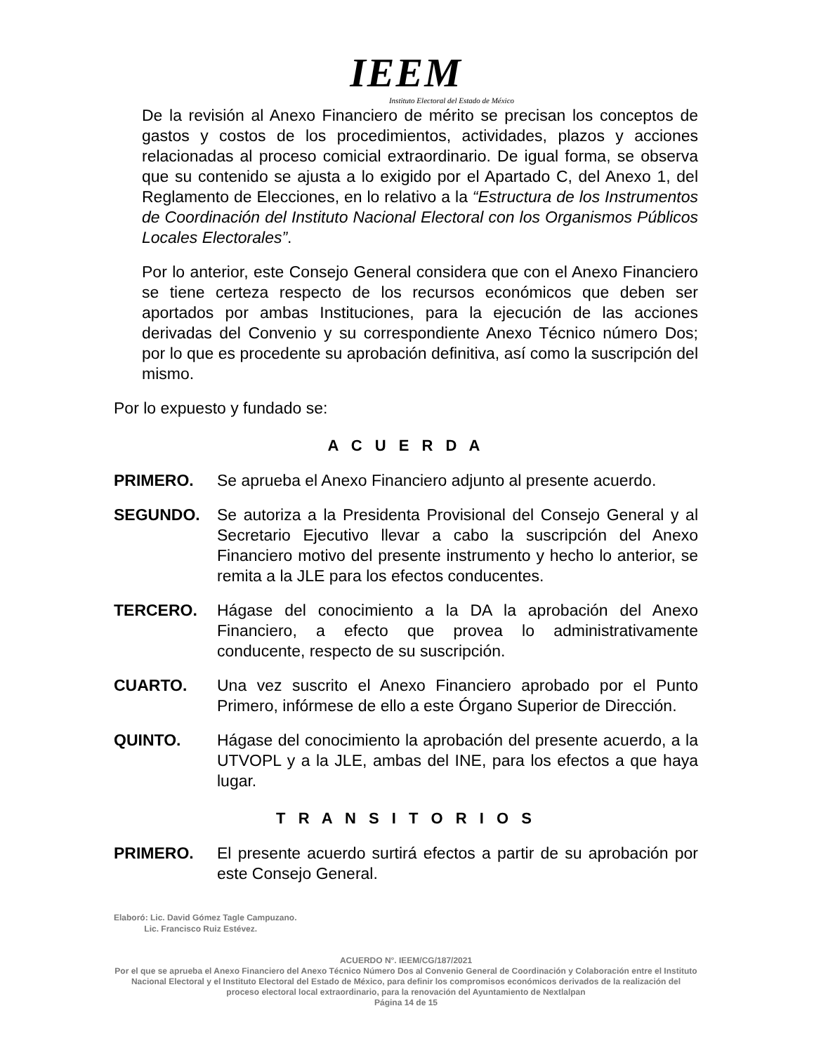IEEM
Instituto Electoral del Estado de México
De la revisión al Anexo Financiero de mérito se precisan los conceptos de gastos y costos de los procedimientos, actividades, plazos y acciones relacionadas al proceso comicial extraordinario. De igual forma, se observa que su contenido se ajusta a lo exigido por el Apartado C, del Anexo 1, del Reglamento de Elecciones, en lo relativo a la “Estructura de los Instrumentos de Coordinación del Instituto Nacional Electoral con los Organismos Públicos Locales Electorales”.
Por lo anterior, este Consejo General considera que con el Anexo Financiero se tiene certeza respecto de los recursos económicos que deben ser aportados por ambas Instituciones, para la ejecución de las acciones derivadas del Convenio y su correspondiente Anexo Técnico número Dos; por lo que es procedente su aprobación definitiva, así como la suscripción del mismo.
Por lo expuesto y fundado se:
A C U E R D A
PRIMERO. Se aprueba el Anexo Financiero adjunto al presente acuerdo.
SEGUNDO. Se autoriza a la Presidenta Provisional del Consejo General y al Secretario Ejecutivo llevar a cabo la suscripción del Anexo Financiero motivo del presente instrumento y hecho lo anterior, se remita a la JLE para los efectos conducentes.
TERCERO. Hágase del conocimiento a la DA la aprobación del Anexo Financiero, a efecto que provea lo administrativamente conducente, respecto de su suscripción.
CUARTO. Una vez suscrito el Anexo Financiero aprobado por el Punto Primero, infórmese de ello a este Órgano Superior de Dirección.
QUINTO. Hágase del conocimiento la aprobación del presente acuerdo, a la UTVOPL y a la JLE, ambas del INE, para los efectos a que haya lugar.
T R A N S I T O R I O S
PRIMERO. El presente acuerdo surtirá efectos a partir de su aprobación por este Consejo General.
Elaboró: Lic. David Gómez Tagle Campuzano.
Lic. Francisco Ruiz Estévez.
ACUERDO N°. IEEM/CG/187/2021
Por el que se aprueba el Anexo Financiero del Anexo Técnico Número Dos al Convenio General de Coordinación y Colaboración entre el Instituto Nacional Electoral y el Instituto Electoral del Estado de México, para definir los compromisos económicos derivados de la realización del proceso electoral local extraordinario, para la renovación del Ayuntamiento de Nextlalpan
Página 14 de 15